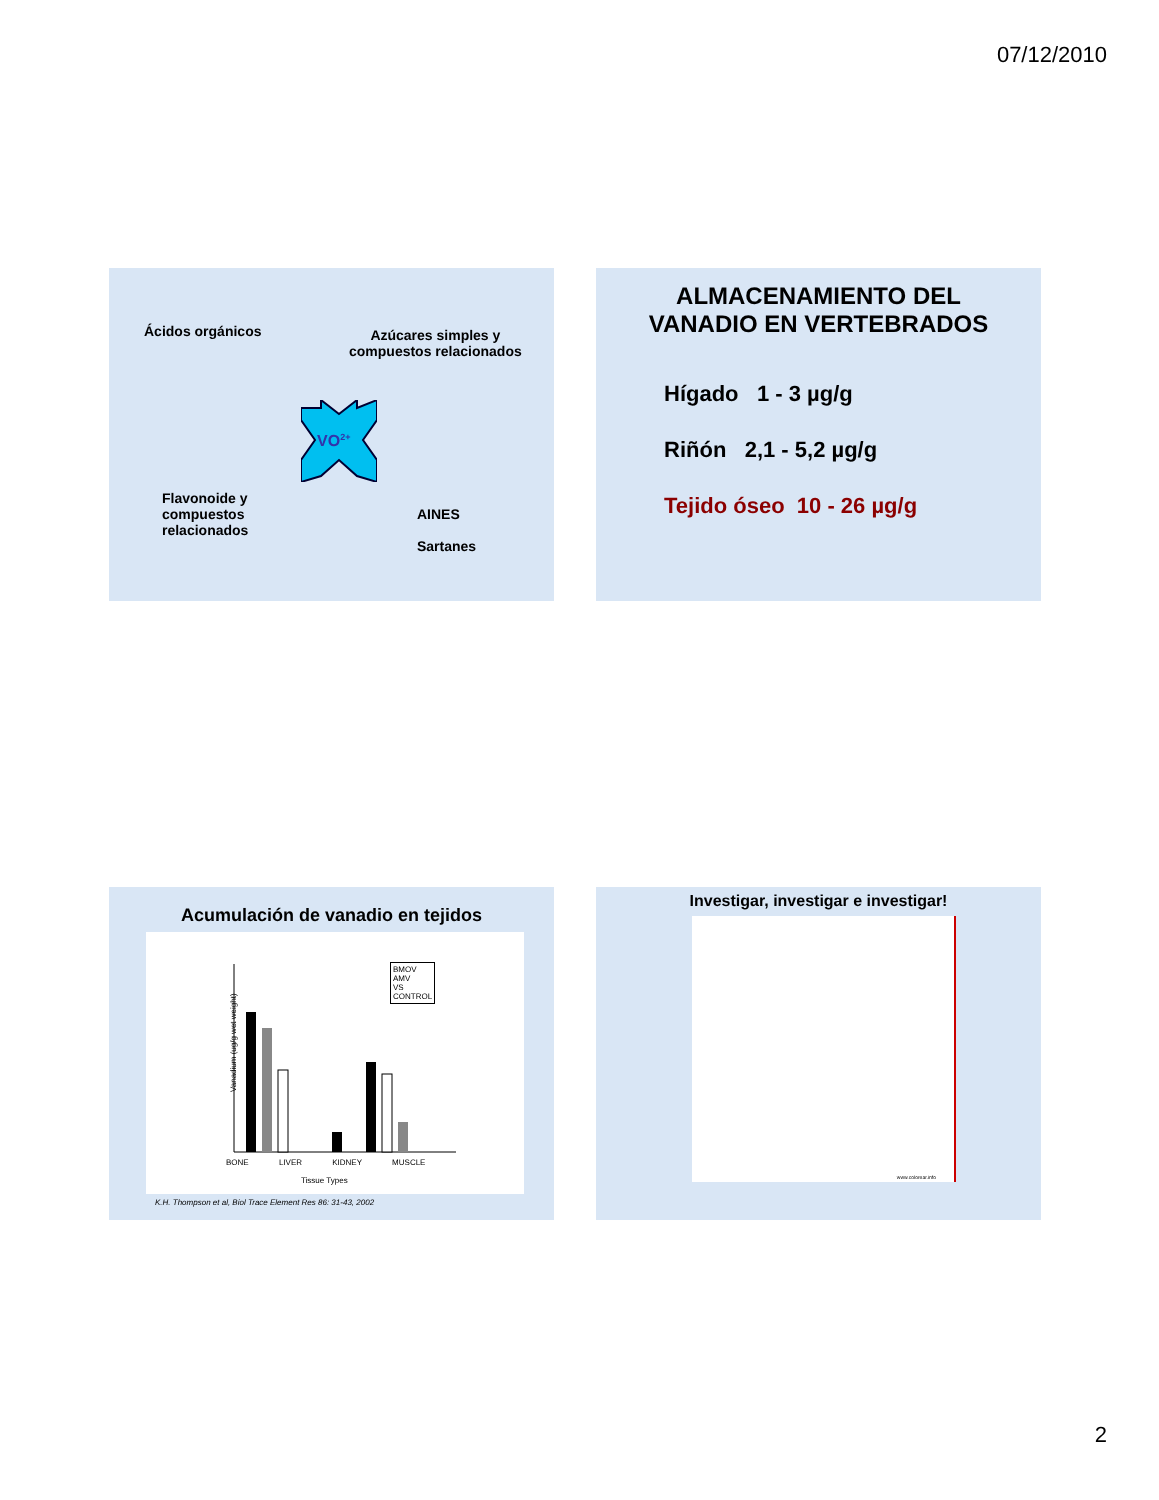07/12/2010
Ácidos orgánicos
Azúcares simples y
compuestos relacionados
VO2+
Flavonoide y
compuestos
relacionados
AINES
Sartanes
ALMACENAMIENTO DEL
VANADIO EN VERTEBRADOS
Hígado 1 - 3 µg/g
Riñón 2,1 - 5,2 µg/g
Tejido óseo 10 - 26 µg/g
Acumulación de vanadio en tejidos
Vanadium (ug/g wet weight)
BMOV
AMV
VS
CONTROL
BONE LIVER KIDNEY MUSCLE
Tissue Types
K.H. Thompson et al, Biol Trace Element Res 86: 31-43, 2002
Investigar, investigar e investigar!
www.colorear.info
2